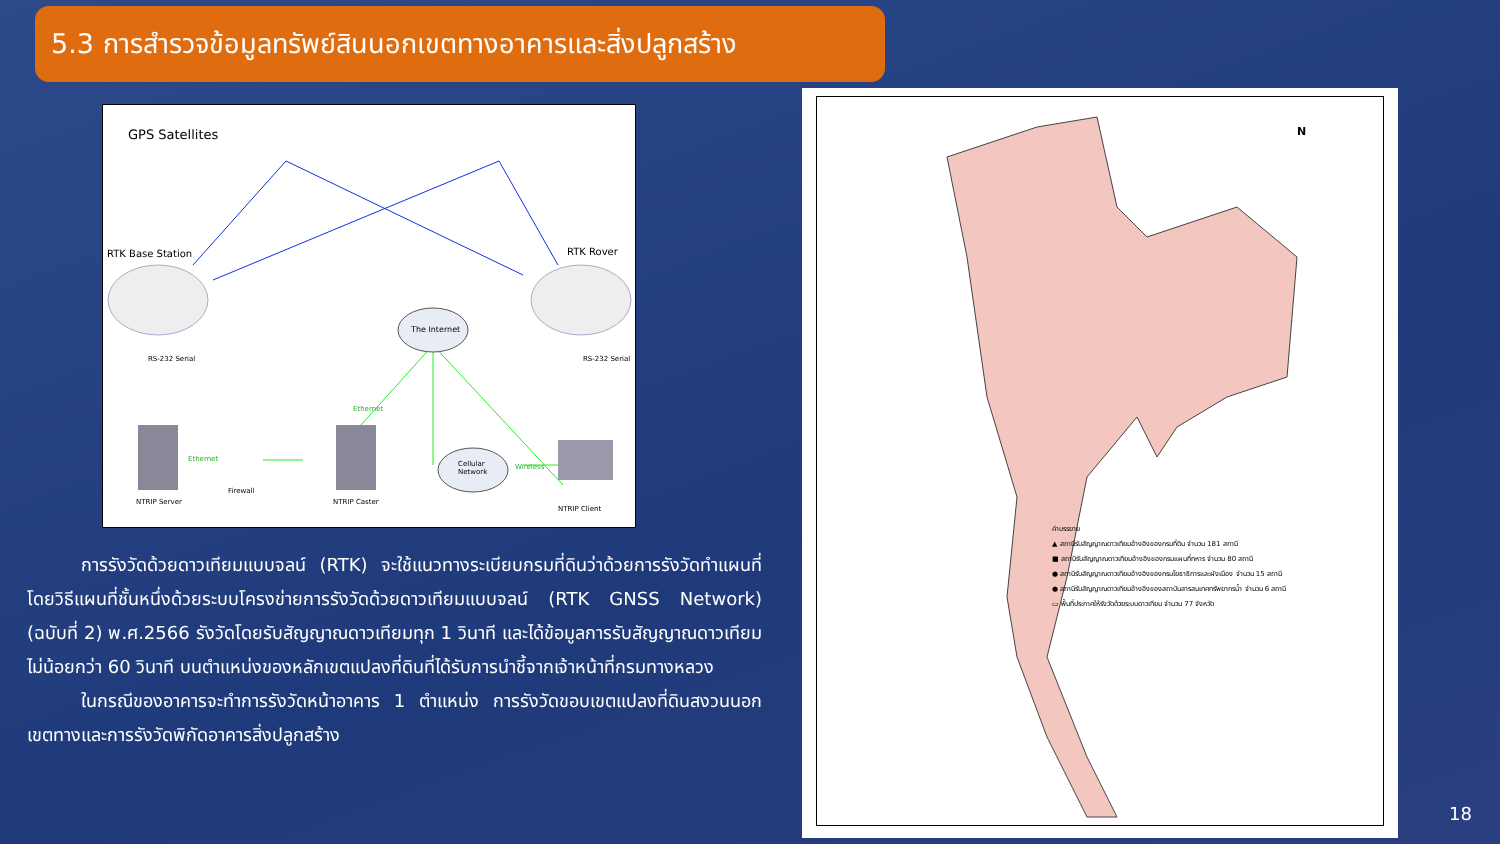5.3 การสำรวจข้อมูลทรัพย์สินนอกเขตทางอาคารและสิ่งปลูกสร้าง
GPS Satellites
RTK Base Station RTK Rover
The Internet
Cellular
Network
Ethernet
Wireless
Ethernet
RS-232 Serial RS-232 Serial
NTRIP Server
Firewall
NTRIP Caster
NTRIP Client
   การรังวัดด้วยดาวเทียมแบบจลน์ (RTK) จะใช้แนวทางระเบียบกรมที่ดินว่าด้วยการรังวัดทำแผนที่โดยวิธีแผนที่ชั้นหนึ่งด้วยระบบโครงข่ายการรังวัดด้วยดาวเทียมแบบจลน์ (RTK GNSS Network) (ฉบับที่ 2) พ.ศ.2566 รังวัดโดยรับสัญญาณดาวเทียมทุก 1 วินาที และได้ข้อมูลการรับสัญญาณดาวเทียมไม่น้อยกว่า 60 วินาที บนตำแหน่งของหลักเขตแปลงที่ดินที่ได้รับการนำชี้จากเจ้าหน้าที่กรมทางหลวง
   ในกรณีของอาคารจะทำการรังวัดหน้าอาคาร 1 ตำแหน่ง การรังวัดขอบเขตแปลงที่ดินสงวนนอกเขตทางและการรังวัดพิกัดอาคารสิ่งปลูกสร้าง
N
คำบรรยาย
▲ สถานีรับสัญญาณดาวเทียมอ้างอิงของกรมที่ดิน จำนวน 181 สถานี
■ สถานีรับสัญญาณดาวเทียมอ้างอิงของกรมแผนที่ทหาร จำนวน 80 สถานี
● สถานีรับสัญญาณดาวเทียมอ้างอิงของกรมโยธาธิการและผังเมือง จำนวน 15 สถานี
● สถานีรับสัญญาณดาวเทียมอ้างอิงของสถาบันสารสนเทศทรัพยากรน้ำ จำนวน 6 สถานี
▭ พื้นที่ประกาศให้รังวัดด้วยระบบดาวเทียม จำนวน 77 จังหวัด
18